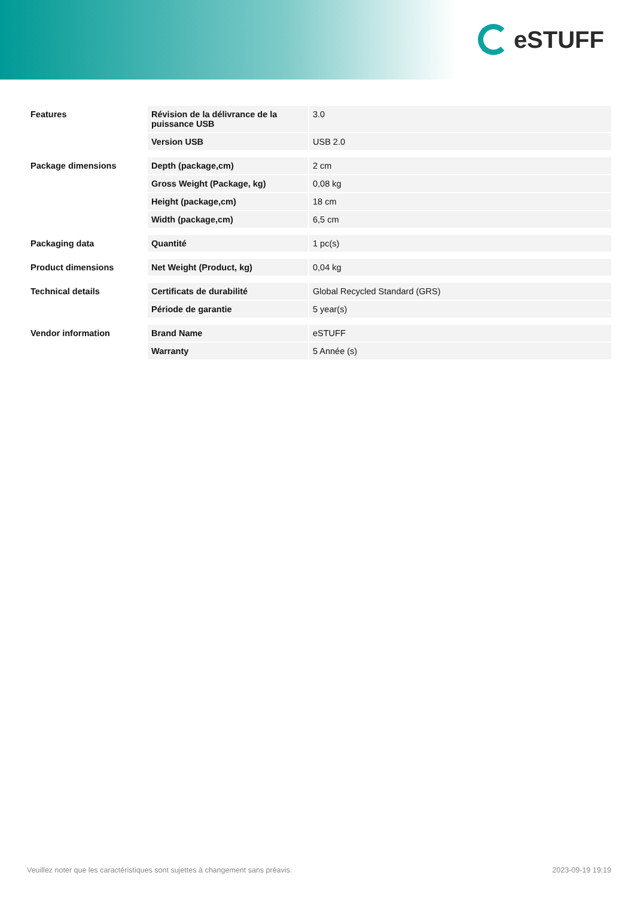eSTUFF
| Features | Révision de la délivrance de la puissance USB | 3.0 |
| | Version USB | USB 2.0 |
| Package dimensions | Depth (package,cm) | 2 cm |
| | Gross Weight (Package, kg) | 0,08 kg |
| | Height (package,cm) | 18 cm |
| | Width (package,cm) | 6,5 cm |
| Packaging data | Quantité | 1 pc(s) |
| Product dimensions | Net Weight (Product, kg) | 0,04 kg |
| Technical details | Certificats de durabilité | Global Recycled Standard (GRS) |
| | Période de garantie | 5 year(s) |
| Vendor information | Brand Name | eSTUFF |
| | Warranty | 5 Année (s) |
Veuillez noter que les caractéristiques sont sujettes à changement sans préavis. 2023-09-19 19:19